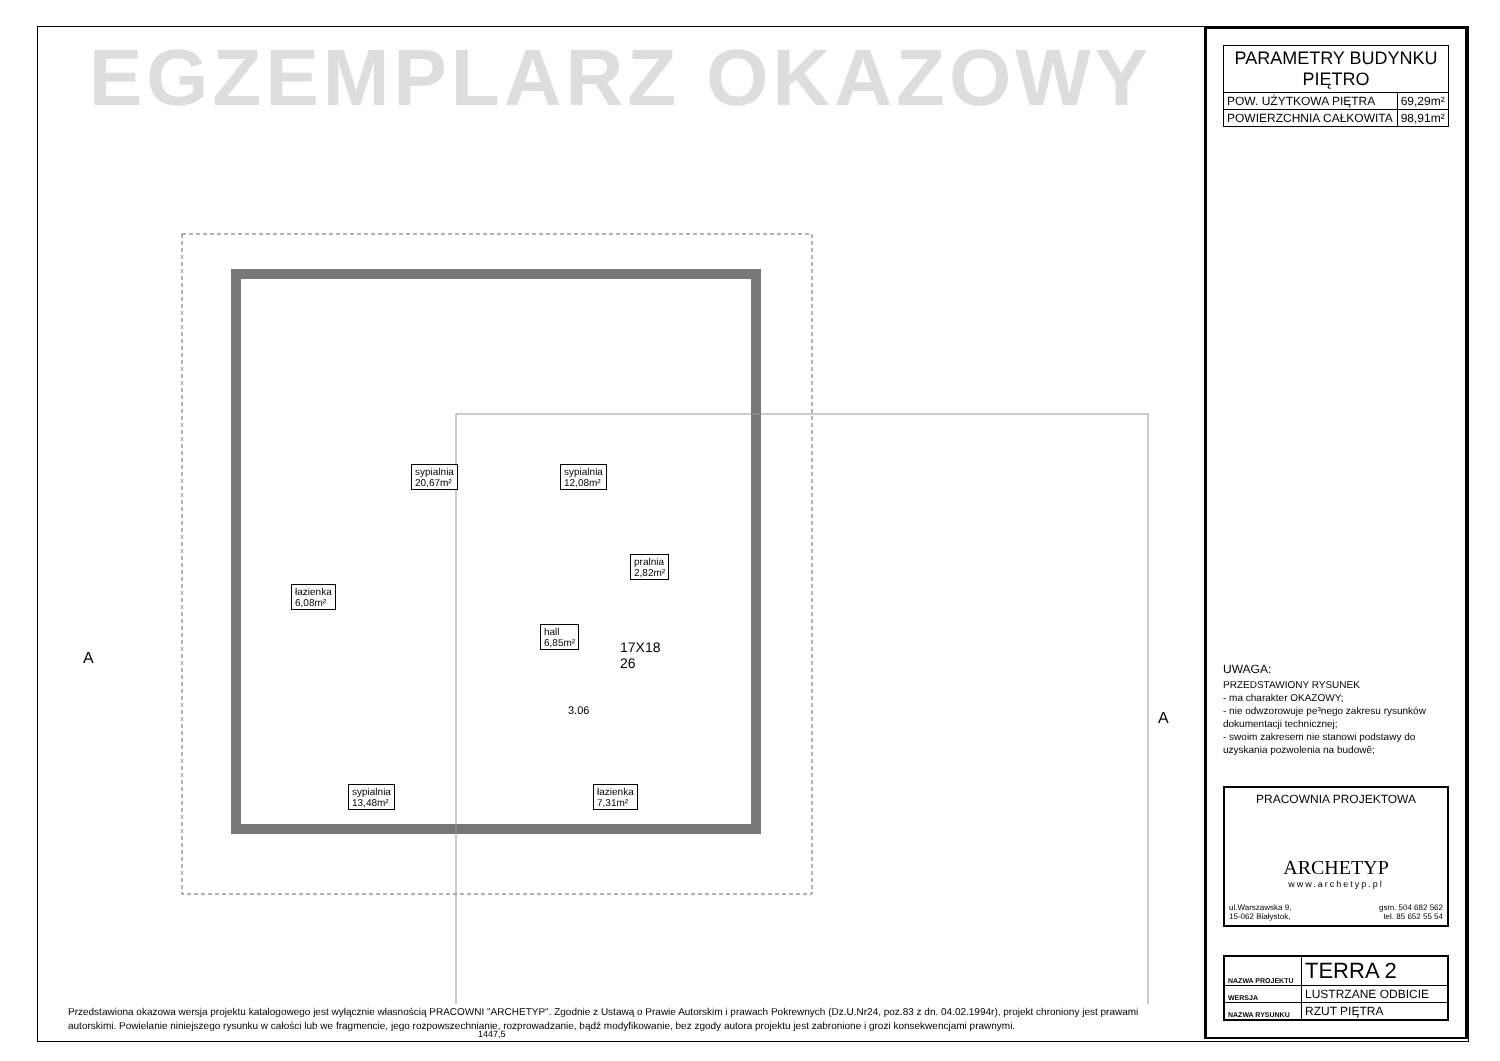EGZEMPLARZ OKAZOWY
sypialnia
20,67m²
sypialnia
12,08m²
pralnia
2,82m²
łazienka
6,08m²
hall
6,85m²
sypialnia
13,48m²
łazienka
7,31m²
17X18
26
3.06
A
A
1447,5
Przedstawiona okazowa wersja projektu katalogowego jest wyłącznie własnością PRACOWNI "ARCHETYP". Zgodnie z Ustawą o Prawie Autorskim i prawach Pokrewnych (Dz.U.Nr24, poz.83 z dn. 04.02.1994r), projekt chroniony jest prawami autorskimi. Powielanie niniejszego rysunku w całości lub we fragmencie, jego rozpowszechnianie, rozprowadzanie, bądź modyfikowanie, bez zgody autora projektu jest zabronione i grozi konsekwencjami prawnymi.
| PARAMETRY BUDYNKU PIĘTRO | |
| --- | --- |
| POW. UŻYTKOWA PIĘTRA | 69,29m² |
| POWIERZCHNIA CAŁKOWITA | 98,91m² |
UWAGA:
PRZEDSTAWIONY RYSUNEK
- ma charakter OKAZOWY;
- nie odwzorowuje pe³nego zakresu rysunków dokumentacji technicznej;
- swoim zakresem nie stanowi podstawy do uzyskania pozwolenia na budowê;
PRACOWNIA PROJEKTOWA
ARCHETYP
www.archetyp.pl
ul.Warszawska 9,
15-062 Białystok, gsm. 504 682 562
tel. 85 652 55 54
| NAZWA PROJEKTU | TERRA 2 |
| WERSJA | LUSTRZANE ODBICIE |
| NAZWA RYSUNKU | RZUT PIĘTRA |